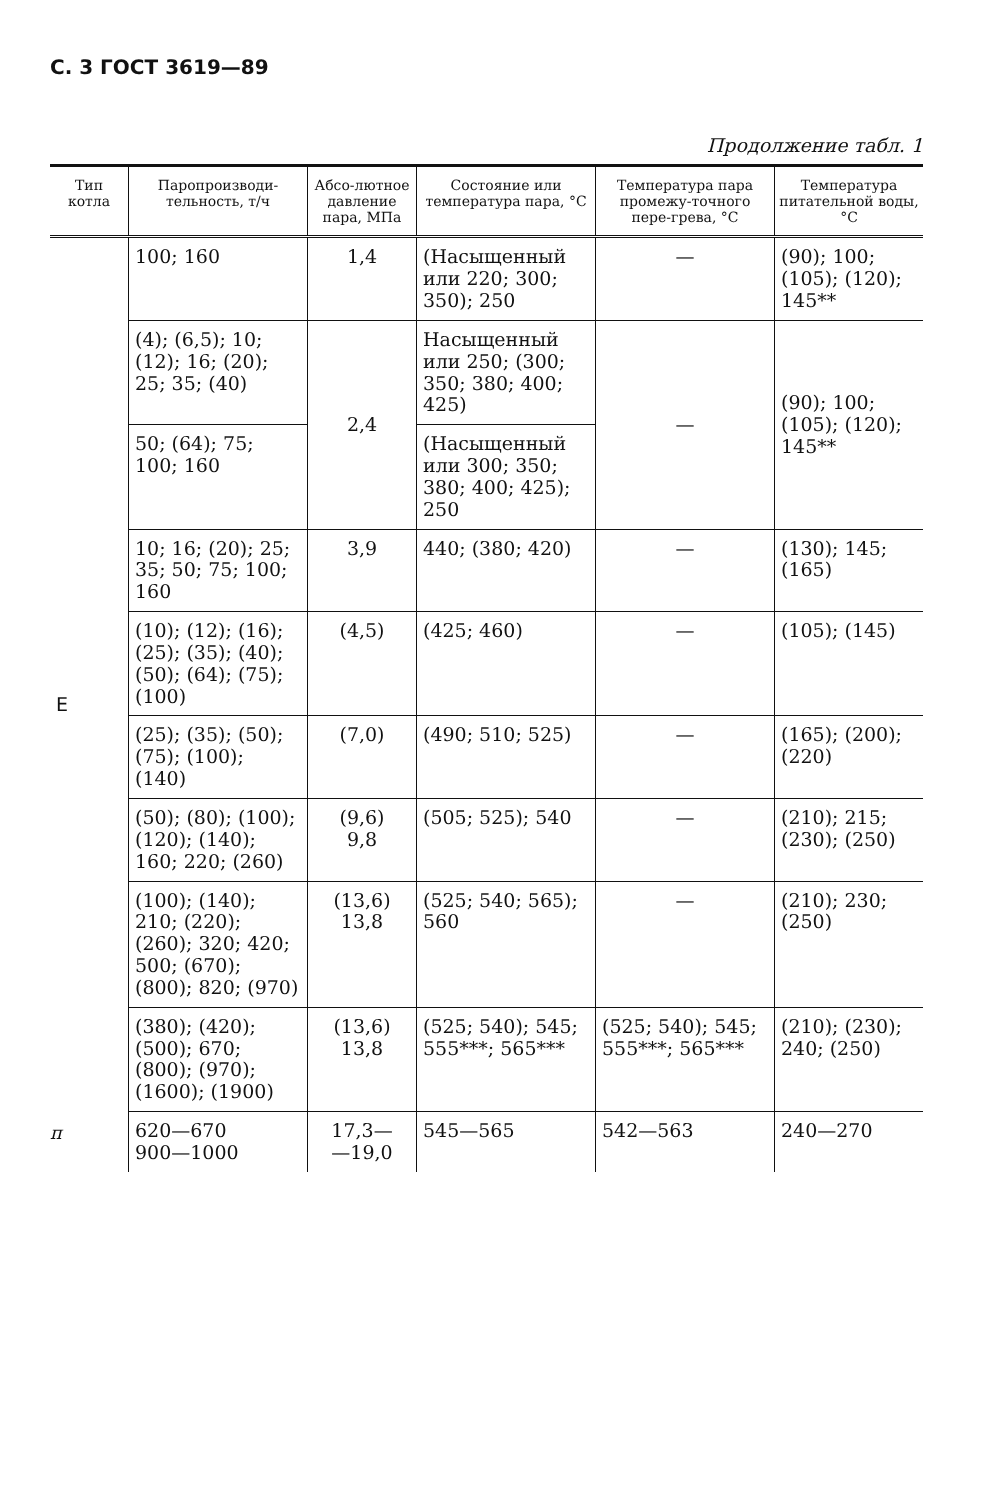С. 3 ГОСТ 3619—89
Продолжение табл. 1
| Тип котла | Паропроизводи-тельность, т/ч | Абсо-лютное давление пара, МПа | Состояние или температура пара, °С | Температура пара промежу-точного пере-грева, °С | Температура питательной воды, °С |
| --- | --- | --- | --- | --- | --- |
| Е | 100; 160 | 1,4 | (Насыщенный или 220; 300; 350); 250 | — | (90); 100; (105); (120); 145** |
| | (4); (6,5); 10; (12); 16; (20); 25; 35; (40) | 2,4 | Насыщенный или 250; (300; 350; 380; 400; 425) | — | (90); 100; (105); (120); 145** |
| | 50; (64); 75; 100; 160 | | (Насыщенный или 300; 350; 380; 400; 425); 250 | | |
| | 10; 16; (20); 25; 35; 50; 75; 100; 160 | 3,9 | 440; (380; 420) | — | (130); 145; (165) |
| | (10); (12); (16); (25); (35); (40); (50); (64); (75); (100) | (4,5) | (425; 460) | — | (105); (145) |
| | (25); (35); (50); (75); (100); (140) | (7,0) | (490; 510; 525) | — | (165); (200); (220) |
| | (50); (80); (100); (120); (140); 160; 220; (260) | (9,6) 9,8 | (505; 525); 540 | — | (210); 215; (230); (250) |
| | (100); (140); 210; (220); (260); 320; 420; 500; (670); (800); 820; (970) | (13,6) 13,8 | (525; 540; 565); 560 | — | (210); 230; (250) |
| | (380); (420); (500); 670; (800); (970); (1600); (1900) | (13,6) 13,8 | (525; 540); 545; 555***; 565*** | (525; 540); 545; 555***; 565*** | (210); (230); 240; (250) |
| | 620—670 900—1000 | 17,3— —19,0 | 545—565 | 542—563 | 240—270 |
п